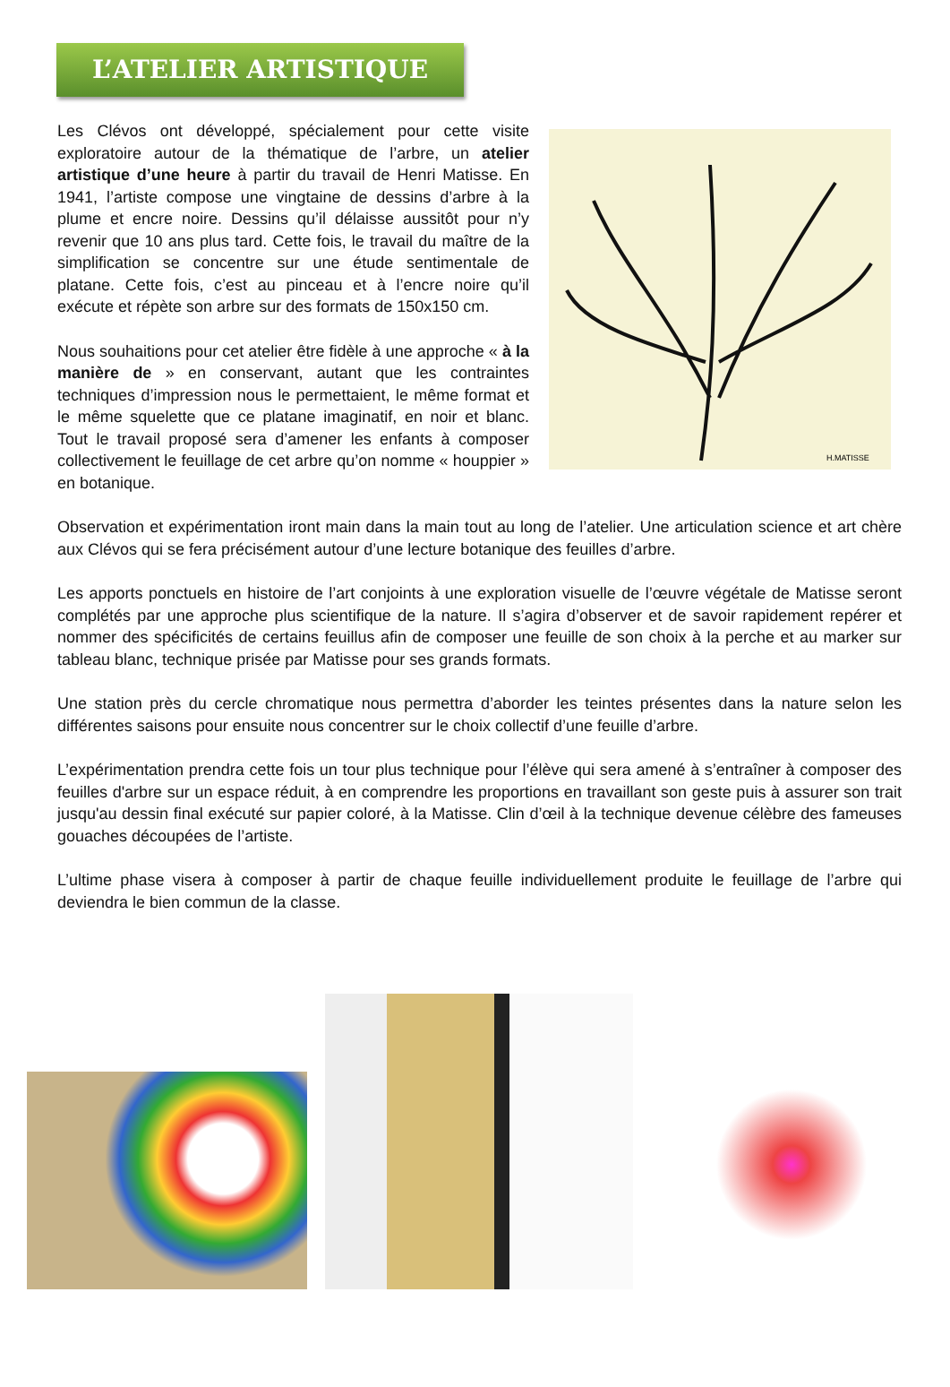L’ATELIER ARTISTIQUE
Les Clévos ont développé, spécialement pour cette visite exploratoire autour de la thématique de l’arbre, un atelier artistique d’une heure à partir du travail de Henri Matisse. En 1941, l’artiste compose une vingtaine de dessins d’arbre à la plume et encre noire. Dessins qu’il délaisse aussitôt pour n’y revenir que 10 ans plus tard. Cette fois, le travail du maître de la simplification se concentre sur une étude sentimentale de platane. Cette fois, c’est au pinceau et à l’encre noire qu’il exécute et répète son arbre sur des formats de 150x150 cm.
Nous souhaitions pour cet atelier être fidèle à une approche « à la manière de » en conservant, autant que les contraintes techniques d’impression nous le permettaient, le même format et le même squelette que ce platane imaginatif, en noir et blanc. Tout le travail proposé sera d’amener les enfants à composer collectivement le feuillage de cet arbre qu’on nomme « houppier » en botanique.
H.MATISSE
Observation et expérimentation iront main dans la main tout au long de l’atelier. Une articulation science et art chère aux Clévos qui se fera précisément autour d’une lecture botanique des feuilles d’arbre.
Les apports ponctuels en histoire de l’art conjoints à une exploration visuelle de l’œuvre végétale de Matisse seront complétés par une approche plus scientifique de la nature. Il s’agira d’observer et de savoir rapidement repérer et nommer des spécificités de certains feuillus afin de composer une feuille de son choix à la perche et au marker sur tableau blanc, technique prisée par Matisse pour ses grands formats.
Une station près du cercle chromatique nous permettra d’aborder les teintes présentes dans la nature selon les différentes saisons pour ensuite nous concentrer sur le choix collectif d’une feuille d’arbre.
L’expérimentation prendra cette fois un tour plus technique pour l’élève qui sera amené à s’entraîner à composer des feuilles d'arbre sur un espace réduit, à en comprendre les proportions en travaillant son geste puis à assurer son trait jusqu'au dessin final exécuté sur papier coloré, à la Matisse. Clin d’œil à la technique devenue célèbre des fameuses gouaches découpées de l’artiste.
L’ultime phase visera à composer à partir de chaque feuille individuellement produite le feuillage de l’arbre qui deviendra le bien commun de la classe.